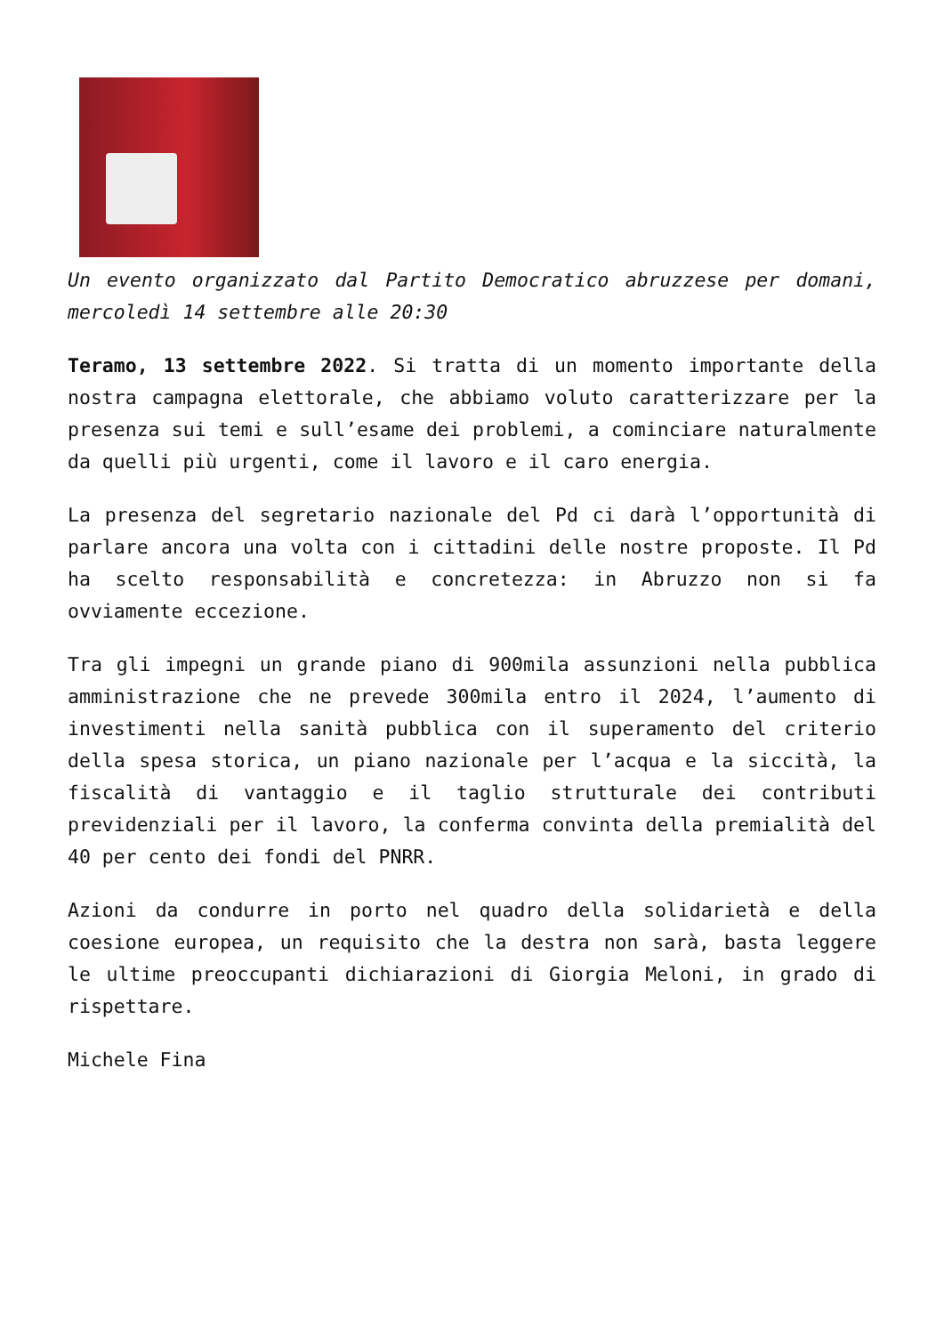Un evento organizzato dal Partito Democratico abruzzese per domani, mercoledì 14 settembre alle 20:30
Teramo, 13 settembre 2022. Si tratta di un momento importante della nostra campagna elettorale, che abbiamo voluto caratterizzare per la presenza sui temi e sull’esame dei problemi, a cominciare naturalmente da quelli più urgenti, come il lavoro e il caro energia.
La presenza del segretario nazionale del Pd ci darà l’opportunità di parlare ancora una volta con i cittadini delle nostre proposte. Il Pd ha scelto responsabilità e concretezza: in Abruzzo non si fa ovviamente eccezione.
Tra gli impegni un grande piano di 900mila assunzioni nella pubblica amministrazione che ne prevede 300mila entro il 2024, l’aumento di investimenti nella sanità pubblica con il superamento del criterio della spesa storica, un piano nazionale per l’acqua e la siccità, la fiscalità di vantaggio e il taglio strutturale dei contributi previdenziali per il lavoro, la conferma convinta della premialità del 40 per cento dei fondi del PNRR.
Azioni da condurre in porto nel quadro della solidarietà e della coesione europea, un requisito che la destra non sarà, basta leggere le ultime preoccupanti dichiarazioni di Giorgia Meloni, in grado di rispettare.
Michele Fina